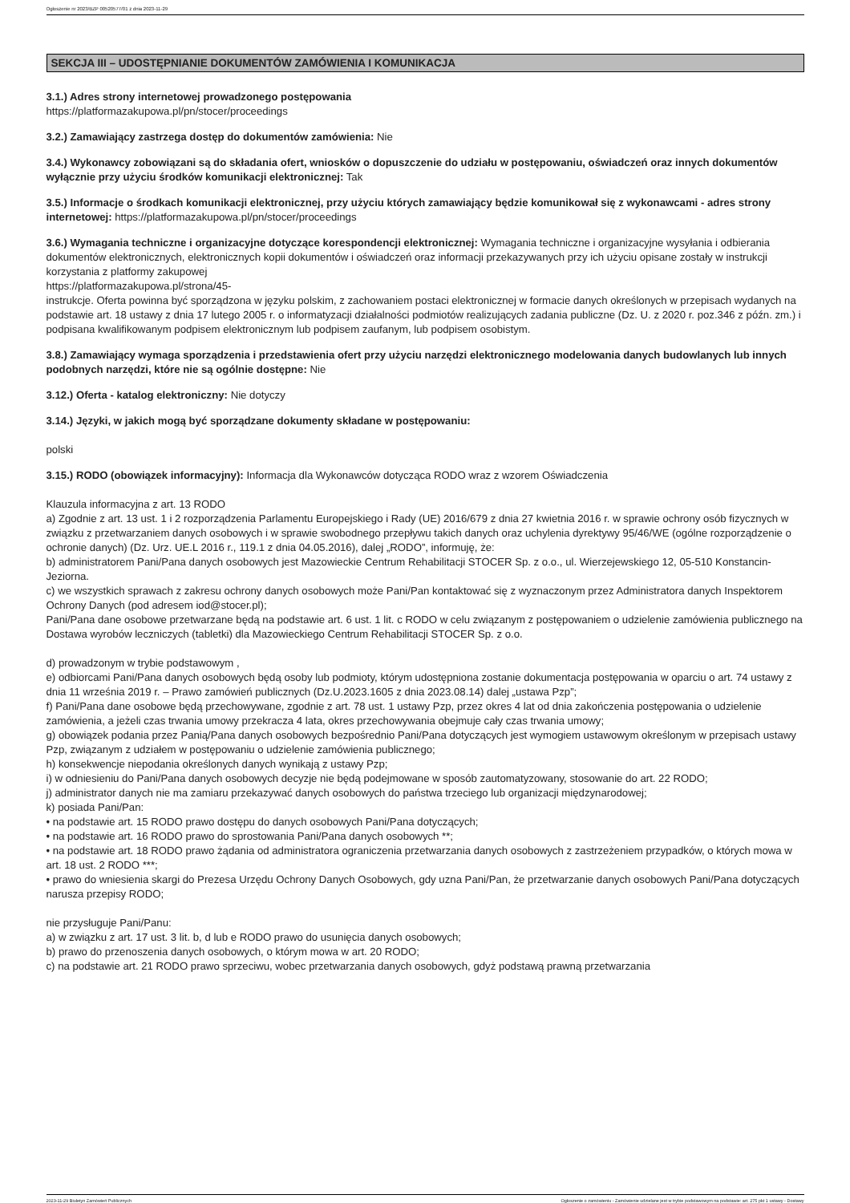Ogłoszenie nr 2023/BZP 00520577/01 z dnia 2023-11-29
SEKCJA III – UDOSTĘPNIANIE DOKUMENTÓW ZAMÓWIENIA I KOMUNIKACJA
3.1.) Adres strony internetowej prowadzonego postępowania
https://platformazakupowa.pl/pn/stocer/proceedings
3.2.) Zamawiający zastrzega dostęp do dokumentów zamówienia: Nie
3.4.) Wykonawcy zobowiązani są do składania ofert, wniosków o dopuszczenie do udziału w postępowaniu, oświadczeń oraz innych dokumentów wyłącznie przy użyciu środków komunikacji elektronicznej: Tak
3.5.) Informacje o środkach komunikacji elektronicznej, przy użyciu których zamawiający będzie komunikował się z wykonawcami - adres strony internetowej: https://platformazakupowa.pl/pn/stocer/proceedings
3.6.) Wymagania techniczne i organizacyjne dotyczące korespondencji elektronicznej: Wymagania techniczne i organizacyjne wysyłania i odbierania dokumentów elektronicznych, elektronicznych kopii dokumentów i oświadczeń oraz informacji przekazywanych przy ich użyciu opisane zostały w instrukcji korzystania z platformy zakupowej
https://platformazakupowa.pl/strona/45-
instrukcje. Oferta powinna być sporządzona w języku polskim, z zachowaniem postaci elektronicznej w formacie danych określonych w przepisach wydanych na podstawie art. 18 ustawy z dnia 17 lutego 2005 r. o informatyzacji działalności podmiotów realizujących zadania publiczne (Dz. U. z 2020 r. poz.346 z późn. zm.) i podpisana kwalifikowanym podpisem elektronicznym lub podpisem zaufanym, lub podpisem osobistym.
3.8.) Zamawiający wymaga sporządzenia i przedstawienia ofert przy użyciu narzędzi elektronicznego modelowania danych budowlanych lub innych podobnych narzędzi, które nie są ogólnie dostępne: Nie
3.12.) Oferta - katalog elektroniczny: Nie dotyczy
3.14.) Języki, w jakich mogą być sporządzane dokumenty składane w postępowaniu:
polski
3.15.) RODO (obowiązek informacyjny): Informacja dla Wykonawców dotycząca RODO wraz z wzorem Oświadczenia
Klauzula informacyjna z art. 13 RODO
a) Zgodnie z art. 13 ust. 1 i 2 rozporządzenia Parlamentu Europejskiego i Rady (UE) 2016/679 z dnia 27 kwietnia 2016 r. w sprawie ochrony osób fizycznych w związku z przetwarzaniem danych osobowych i w sprawie swobodnego przepływu takich danych oraz uchylenia dyrektywy 95/46/WE (ogólne rozporządzenie o ochronie danych) (Dz. Urz. UE.L 2016 r., 119.1 z dnia 04.05.2016), dalej „RODO”, informuję, że:
b) administratorem Pani/Pana danych osobowych jest Mazowieckie Centrum Rehabilitacji STOCER Sp. z o.o., ul. Wierzejewskiego 12, 05-510 Konstancin-Jeziorna.
c) we wszystkich sprawach z zakresu ochrony danych osobowych może Pani/Pan kontaktować się z wyznaczonym przez Administratora danych Inspektorem Ochrony Danych (pod adresem iod@stocer.pl);
Pani/Pana dane osobowe przetwarzane będą na podstawie art. 6 ust. 1 lit. c RODO w celu związanym z postępowaniem o udzielenie zamówienia publicznego na Dostawa wyrobów leczniczych (tabletki) dla Mazowieckiego Centrum Rehabilitacji STOCER Sp. z o.o.
d) prowadzonym w trybie podstawowym ,
e) odbiorcami Pani/Pana danych osobowych będą osoby lub podmioty, którym udostępniona zostanie dokumentacja postępowania w oparciu o art. 74 ustawy z dnia 11 września 2019 r. – Prawo zamówień publicznych (Dz.U.2023.1605 z dnia 2023.08.14) dalej „ustawa Pzp”;
f) Pani/Pana dane osobowe będą przechowywane, zgodnie z art. 78 ust. 1 ustawy Pzp, przez okres 4 lat od dnia zakończenia postępowania o udzielenie zamówienia, a jeżeli czas trwania umowy przekracza 4 lata, okres przechowywania obejmuje cały czas trwania umowy;
g) obowiązek podania przez Panią/Pana danych osobowych bezpośrednio Pani/Pana dotyczących jest wymogiem ustawowym określonym w przepisach ustawy Pzp, związanym z udziałem w postępowaniu o udzielenie zamówienia publicznego;
h) konsekwencje niepodania określonych danych wynikają z ustawy Pzp;
i) w odniesieniu do Pani/Pana danych osobowych decyzje nie będą podejmowane w sposób zautomatyzowany, stosowanie do art. 22 RODO;
j) administrator danych nie ma zamiaru przekazywać danych osobowych do państwa trzeciego lub organizacji międzynarodowej;
k) posiada Pani/Pan:
• na podstawie art. 15 RODO prawo dostępu do danych osobowych Pani/Pana dotyczących;
• na podstawie art. 16 RODO prawo do sprostowania Pani/Pana danych osobowych **;
• na podstawie art. 18 RODO prawo żądania od administratora ograniczenia przetwarzania danych osobowych z zastrzeżeniem przypadków, o których mowa w art. 18 ust. 2 RODO ***;
• prawo do wniesienia skargi do Prezesa Urzędu Ochrony Danych Osobowych, gdy uzna Pani/Pan, że przetwarzanie danych osobowych Pani/Pana dotyczących narusza przepisy RODO;
nie przysługuje Pani/Panu:
a) w związku z art. 17 ust. 3 lit. b, d lub e RODO prawo do usunięcia danych osobowych;
b) prawo do przenoszenia danych osobowych, o którym mowa w art. 20 RODO;
c) na podstawie art. 21 RODO prawo sprzeciwu, wobec przetwarzania danych osobowych, gdyż podstawą prawną przetwarzania
2023-11-29 Biuletyn Zamówień Publicznych Ogłoszenie o zamówieniu - Zamówienie udzielane jest w trybie podstawowym na podstawie: art. 275 pkt 1 ustawy - Dostawy